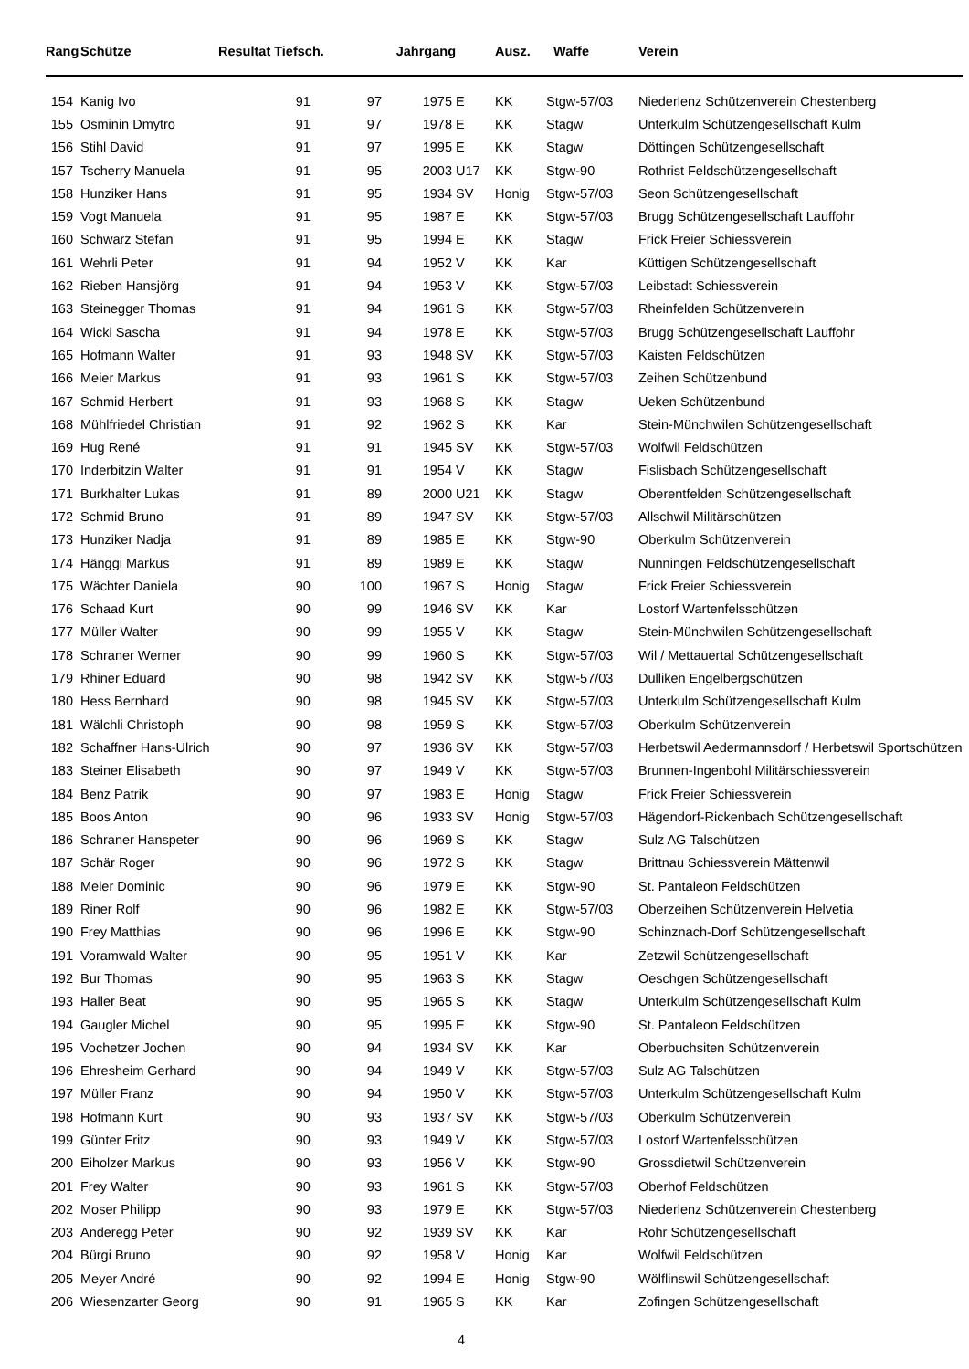| Rang | Schütze | Resultat Tiefsch. | | Jahrgang | | Ausz. | Waffe | Verein |
| --- | --- | --- | --- | --- | --- | --- | --- | --- |
| 154 | Kanig Ivo | 91 | 97 | 1975 | E | KK | Stgw-57/03 | Niederlenz Schützenverein Chestenberg |
| 155 | Osminin Dmytro | 91 | 97 | 1978 | E | KK | Stagw | Unterkulm Schützengesellschaft Kulm |
| 156 | Stihl David | 91 | 97 | 1995 | E | KK | Stagw | Döttingen Schützengesellschaft |
| 157 | Tscherry Manuela | 91 | 95 | 2003 | U17 | KK | Stgw-90 | Rothrist Feldschützengesellschaft |
| 158 | Hunziker Hans | 91 | 95 | 1934 | SV | Honig | Stgw-57/03 | Seon Schützengesellschaft |
| 159 | Vogt Manuela | 91 | 95 | 1987 | E | KK | Stgw-57/03 | Brugg Schützengesellschaft Lauffohr |
| 160 | Schwarz Stefan | 91 | 95 | 1994 | E | KK | Stagw | Frick Freier Schiessverein |
| 161 | Wehrli Peter | 91 | 94 | 1952 | V | KK | Kar | Küttigen Schützengesellschaft |
| 162 | Rieben Hansjörg | 91 | 94 | 1953 | V | KK | Stgw-57/03 | Leibstadt Schiessverein |
| 163 | Steinegger Thomas | 91 | 94 | 1961 | S | KK | Stgw-57/03 | Rheinfelden Schützenverein |
| 164 | Wicki Sascha | 91 | 94 | 1978 | E | KK | Stgw-57/03 | Brugg Schützengesellschaft Lauffohr |
| 165 | Hofmann Walter | 91 | 93 | 1948 | SV | KK | Stgw-57/03 | Kaisten Feldschützen |
| 166 | Meier Markus | 91 | 93 | 1961 | S | KK | Stgw-57/03 | Zeihen Schützenbund |
| 167 | Schmid Herbert | 91 | 93 | 1968 | S | KK | Stagw | Ueken Schützenbund |
| 168 | Mühlfriedel Christian | 91 | 92 | 1962 | S | KK | Kar | Stein-Münchwilen Schützengesellschaft |
| 169 | Hug René | 91 | 91 | 1945 | SV | KK | Stgw-57/03 | Wolfwil Feldschützen |
| 170 | Inderbitzin Walter | 91 | 91 | 1954 | V | KK | Stagw | Fislisbach Schützengesellschaft |
| 171 | Burkhalter Lukas | 91 | 89 | 2000 | U21 | KK | Stagw | Oberentfelden Schützengesellschaft |
| 172 | Schmid Bruno | 91 | 89 | 1947 | SV | KK | Stgw-57/03 | Allschwil Militärschützen |
| 173 | Hunziker Nadja | 91 | 89 | 1985 | E | KK | Stgw-90 | Oberkulm Schützenverein |
| 174 | Hänggi Markus | 91 | 89 | 1989 | E | KK | Stagw | Nunningen Feldschützengesellschaft |
| 175 | Wächter Daniela | 90 | 100 | 1967 | S | Honig | Stagw | Frick Freier Schiessverein |
| 176 | Schaad Kurt | 90 | 99 | 1946 | SV | KK | Kar | Lostorf Wartenfelsschützen |
| 177 | Müller Walter | 90 | 99 | 1955 | V | KK | Stagw | Stein-Münchwilen Schützengesellschaft |
| 178 | Schraner Werner | 90 | 99 | 1960 | S | KK | Stgw-57/03 | Wil / Mettauertal Schützengesellschaft |
| 179 | Rhiner Eduard | 90 | 98 | 1942 | SV | KK | Stgw-57/03 | Dulliken Engelbergschützen |
| 180 | Hess Bernhard | 90 | 98 | 1945 | SV | KK | Stgw-57/03 | Unterkulm Schützengesellschaft Kulm |
| 181 | Wälchli Christoph | 90 | 98 | 1959 | S | KK | Stgw-57/03 | Oberkulm Schützenverein |
| 182 | Schaffner Hans-Ulrich | 90 | 97 | 1936 | SV | KK | Stgw-57/03 | Herbetswil Aedermannsdorf / Herbetswil Sportschützen |
| 183 | Steiner Elisabeth | 90 | 97 | 1949 | V | KK | Stgw-57/03 | Brunnen-Ingenbohl Militärschiessverein |
| 184 | Benz Patrik | 90 | 97 | 1983 | E | Honig | Stagw | Frick Freier Schiessverein |
| 185 | Boos Anton | 90 | 96 | 1933 | SV | Honig | Stgw-57/03 | Hägendorf-Rickenbach Schützengesellschaft |
| 186 | Schraner Hanspeter | 90 | 96 | 1969 | S | KK | Stagw | Sulz AG Talschützen |
| 187 | Schär Roger | 90 | 96 | 1972 | S | KK | Stagw | Brittnau Schiessverein Mättenwil |
| 188 | Meier Dominic | 90 | 96 | 1979 | E | KK | Stgw-90 | St. Pantaleon Feldschützen |
| 189 | Riner Rolf | 90 | 96 | 1982 | E | KK | Stgw-57/03 | Oberzeihen Schützenverein Helvetia |
| 190 | Frey Matthias | 90 | 96 | 1996 | E | KK | Stgw-90 | Schinznach-Dorf Schützengesellschaft |
| 191 | Voramwald Walter | 90 | 95 | 1951 | V | KK | Kar | Zetzwil Schützengesellschaft |
| 192 | Bur Thomas | 90 | 95 | 1963 | S | KK | Stagw | Oeschgen Schützengesellschaft |
| 193 | Haller Beat | 90 | 95 | 1965 | S | KK | Stagw | Unterkulm Schützengesellschaft Kulm |
| 194 | Gaugler Michel | 90 | 95 | 1995 | E | KK | Stgw-90 | St. Pantaleon Feldschützen |
| 195 | Vochetzer Jochen | 90 | 94 | 1934 | SV | KK | Kar | Oberbuchsiten Schützenverein |
| 196 | Ehresheim Gerhard | 90 | 94 | 1949 | V | KK | Stgw-57/03 | Sulz AG Talschützen |
| 197 | Müller Franz | 90 | 94 | 1950 | V | KK | Stgw-57/03 | Unterkulm Schützengesellschaft Kulm |
| 198 | Hofmann Kurt | 90 | 93 | 1937 | SV | KK | Stgw-57/03 | Oberkulm Schützenverein |
| 199 | Günter Fritz | 90 | 93 | 1949 | V | KK | Stgw-57/03 | Lostorf Wartenfelsschützen |
| 200 | Eiholzer Markus | 90 | 93 | 1956 | V | KK | Stgw-90 | Grossdietwil Schützenverein |
| 201 | Frey Walter | 90 | 93 | 1961 | S | KK | Stgw-57/03 | Oberhof Feldschützen |
| 202 | Moser Philipp | 90 | 93 | 1979 | E | KK | Stgw-57/03 | Niederlenz Schützenverein Chestenberg |
| 203 | Anderegg Peter | 90 | 92 | 1939 | SV | KK | Kar | Rohr Schützengesellschaft |
| 204 | Bürgi Bruno | 90 | 92 | 1958 | V | Honig | Kar | Wolfwil Feldschützen |
| 205 | Meyer André | 90 | 92 | 1994 | E | Honig | Stgw-90 | Wölflinswil Schützengesellschaft |
| 206 | Wiesenzarter Georg | 90 | 91 | 1965 | S | KK | Kar | Zofingen Schützengesellschaft |
4